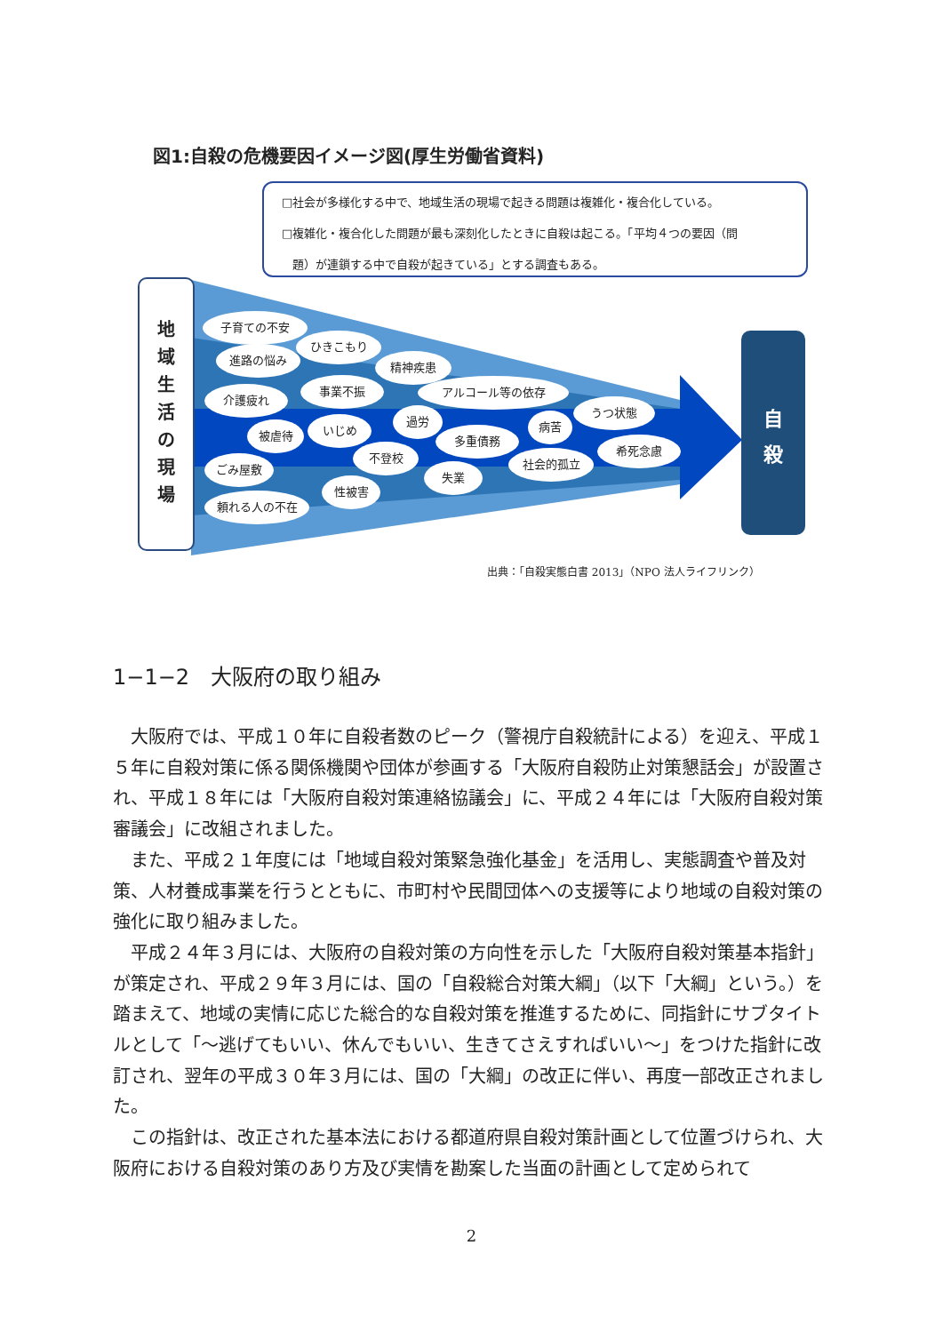図1:自殺の危機要因イメージ図(厚生労働省資料)
□社会が多様化する中で、地域生活の現場で起きる問題は複雑化・複合化している。
□複雑化・複合化した問題が最も深刻化したときに自殺は起こる。「平均４つの要因（問
題）が連鎖する中で自殺が起きている」とする調査もある。
地
域
生
活
の
現
場
子育ての不安
ひきこもり
進路の悩み
精神疾患
事業不振 アルコール等の依存
介護疲れ
うつ状態
過労 病苦
被虐待 いじめ
多重債務
希死念慮
不登校 社会的孤立
ごみ屋敷
失業
性被害
頼れる人の不在
自
殺
出典：「自殺実態白書 2013」（NPO 法人ライフリンク）
1−1−2　大阪府の取り組み
大阪府では、平成１０年に自殺者数のピーク（警視庁自殺統計による）を迎え、平成１５年に自殺対策に係る関係機関や団体が参画する「大阪府自殺防止対策懇話会」が設置され、平成１８年には「大阪府自殺対策連絡協議会」に、平成２４年には「大阪府自殺対策審議会」に改組されました。
また、平成２１年度には「地域自殺対策緊急強化基金」を活用し、実態調査や普及対策、人材養成事業を行うとともに、市町村や民間団体への支援等により地域の自殺対策の強化に取り組みました。
平成２４年３月には、大阪府の自殺対策の方向性を示した「大阪府自殺対策基本指針」が策定され、平成２９年３月には、国の「自殺総合対策大綱」（以下「大綱」という。）を踏まえて、地域の実情に応じた総合的な自殺対策を推進するために、同指針にサブタイトルとして「～逃げてもいい、休んでもいい、生きてさえすればいい～」をつけた指針に改訂され、翌年の平成３０年３月には、国の「大綱」の改正に伴い、再度一部改正されました。
この指針は、改正された基本法における都道府県自殺対策計画として位置づけられ、大阪府における自殺対策のあり方及び実情を勘案した当面の計画として定められて
2